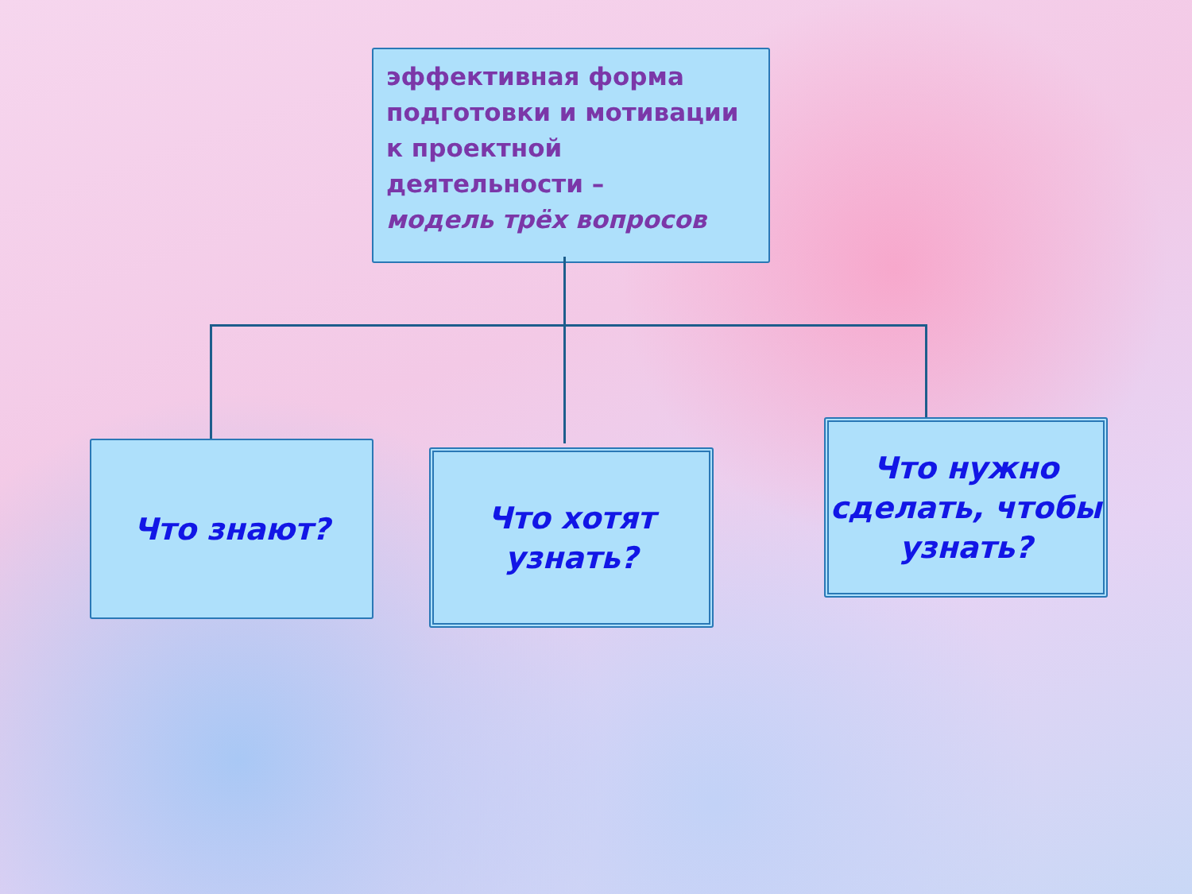эффективная форма подготовки и мотивации к проектной деятельности –
модель трёх вопросов
Что знают?
Что хотят узнать?
Что нужно сделать, чтобы узнать?